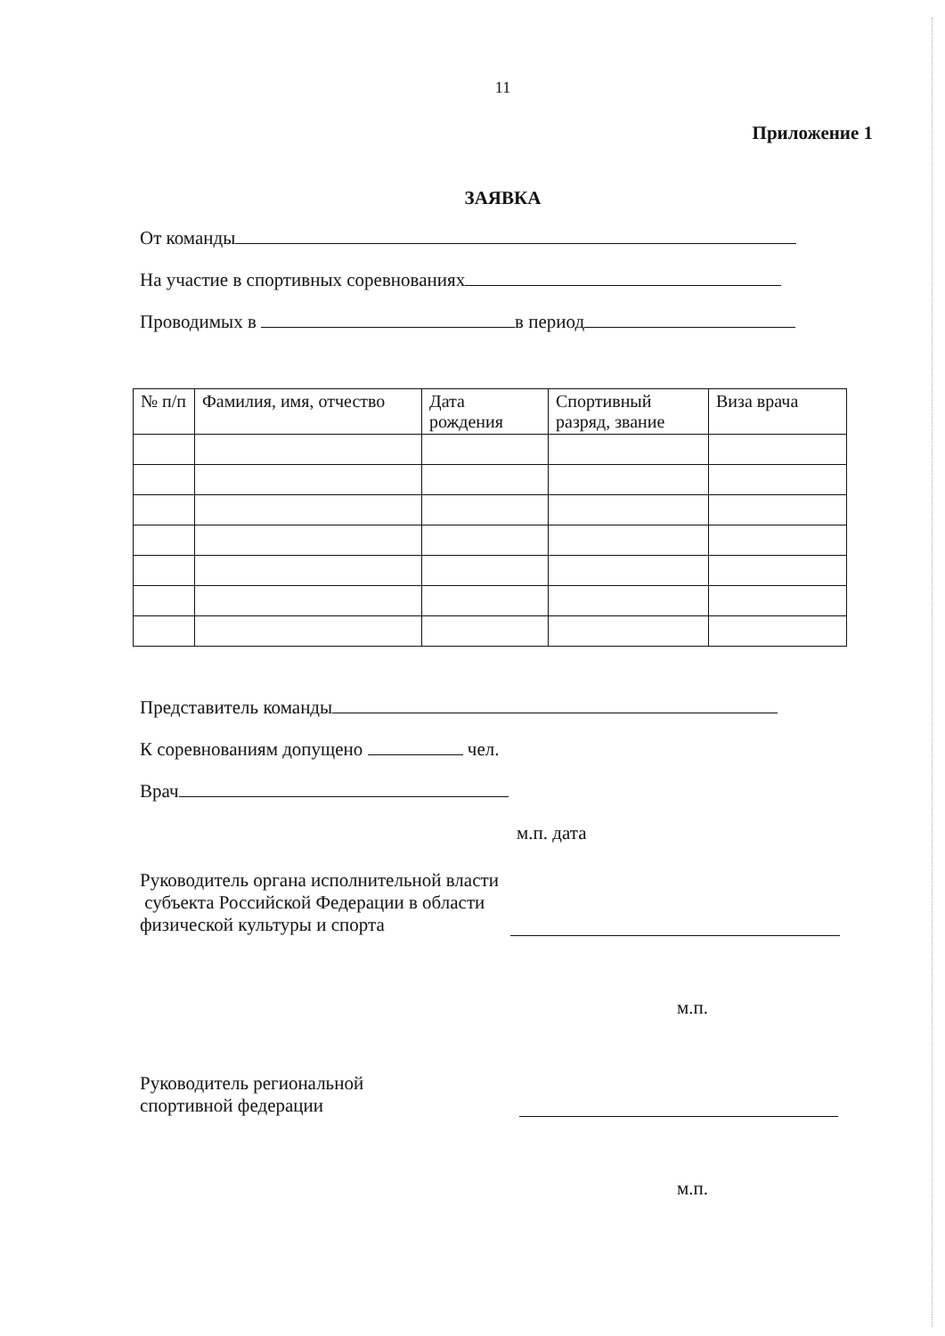11
Приложение 1
ЗАЯВКА
От команды
На участие в спортивных соревнованиях
Проводимых в в период
| № п/п | Фамилия, имя, отчество | Дата рождения | Спортивный разряд, звание | Виза врача |
| --- | --- | --- | --- | --- |
Представитель команды
К соревнованиям допущено чел.
Врач
м.п. дата
Руководитель органа исполнительной власти
субъекта Российской Федерации в области
физической культуры и спорта
м.п.
Руководитель региональной
спортивной федерации
м.п.